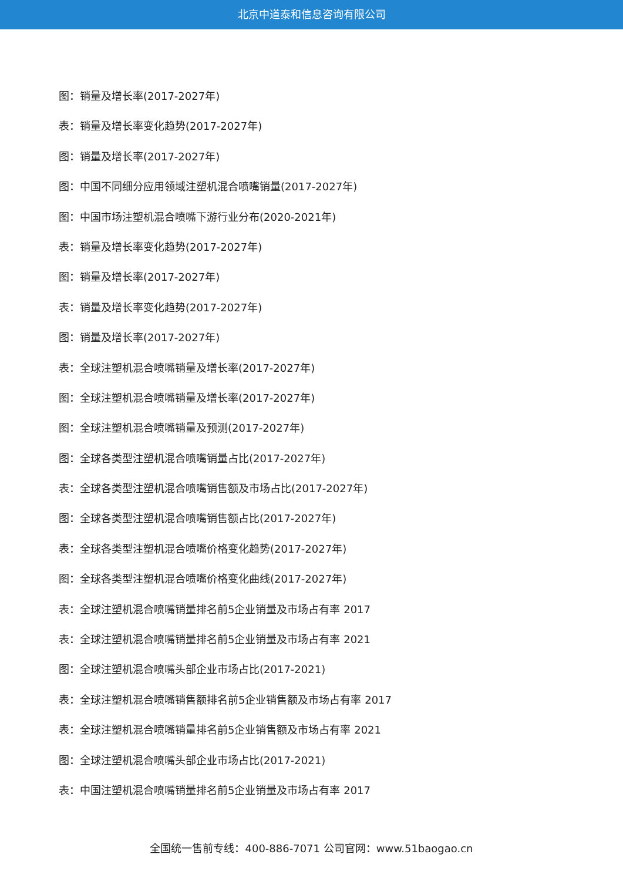北京中道泰和信息咨询有限公司
图：销量及增长率(2017-2027年)
表：销量及增长率变化趋势(2017-2027年)
图：销量及增长率(2017-2027年)
图：中国不同细分应用领域注塑机混合喷嘴销量(2017-2027年)
图：中国市场注塑机混合喷嘴下游行业分布(2020-2021年)
表：销量及增长率变化趋势(2017-2027年)
图：销量及增长率(2017-2027年)
表：销量及增长率变化趋势(2017-2027年)
图：销量及增长率(2017-2027年)
表：全球注塑机混合喷嘴销量及增长率(2017-2027年)
图：全球注塑机混合喷嘴销量及增长率(2017-2027年)
图：全球注塑机混合喷嘴销量及预测(2017-2027年)
图：全球各类型注塑机混合喷嘴销量占比(2017-2027年)
表：全球各类型注塑机混合喷嘴销售额及市场占比(2017-2027年)
图：全球各类型注塑机混合喷嘴销售额占比(2017-2027年)
表：全球各类型注塑机混合喷嘴价格变化趋势(2017-2027年)
图：全球各类型注塑机混合喷嘴价格变化曲线(2017-2027年)
表：全球注塑机混合喷嘴销量排名前5企业销量及市场占有率 2017
表：全球注塑机混合喷嘴销量排名前5企业销量及市场占有率 2021
图：全球注塑机混合喷嘴头部企业市场占比(2017-2021)
表：全球注塑机混合喷嘴销售额排名前5企业销售额及市场占有率 2017
表：全球注塑机混合喷嘴销量排名前5企业销售额及市场占有率 2021
图：全球注塑机混合喷嘴头部企业市场占比(2017-2021)
表：中国注塑机混合喷嘴销量排名前5企业销量及市场占有率 2017
全国统一售前专线：400-886-7071 公司官网：www.51baogao.cn